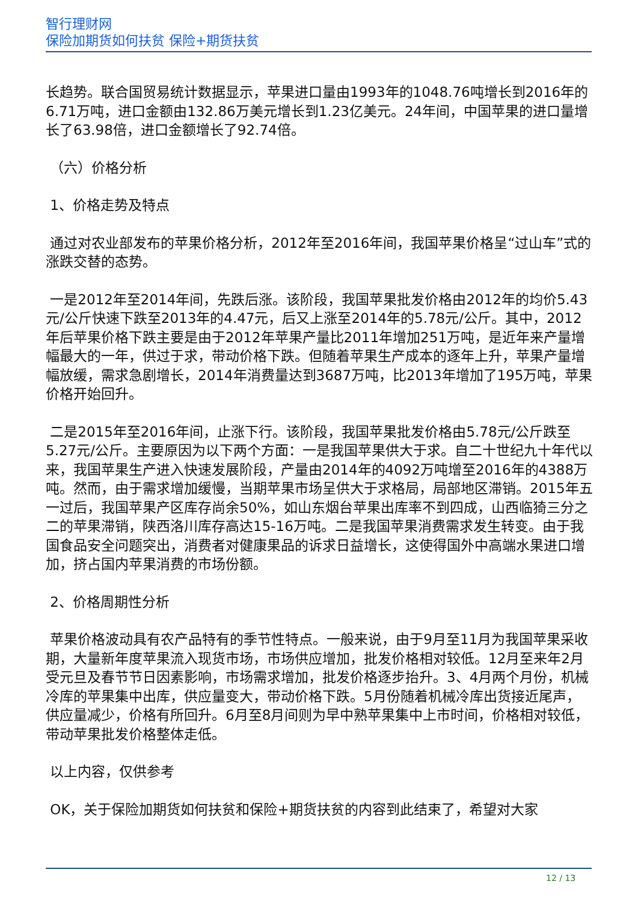智行理财网
保险加期货如何扶贫 保险+期货扶贫
长趋势。联合国贸易统计数据显示，苹果进口量由1993年的1048.76吨增长到2016年的6.71万吨，进口金额由132.86万美元增长到1.23亿美元。24年间，中国苹果的进口量增长了63.98倍，进口金额增长了92.74倍。
（六）价格分析
1、价格走势及特点
通过对农业部发布的苹果价格分析，2012年至2016年间，我国苹果价格呈“过山车”式的涨跌交替的态势。
一是2012年至2014年间，先跌后涨。该阶段，我国苹果批发价格由2012年的均价5.43元/公斤快速下跌至2013年的4.47元，后又上涨至2014年的5.78元/公斤。其中，2012年后苹果价格下跌主要是由于2012年苹果产量比2011年增加251万吨，是近年来产量增幅最大的一年，供过于求，带动价格下跌。但随着苹果生产成本的逐年上升，苹果产量增幅放缓，需求急剧增长，2014年消费量达到3687万吨，比2013年增加了195万吨，苹果价格开始回升。
二是2015年至2016年间，止涨下行。该阶段，我国苹果批发价格由5.78元/公斤跌至5.27元/公斤。主要原因为以下两个方面：一是我国苹果供大于求。自二十世纪九十年代以来，我国苹果生产进入快速发展阶段，产量由2014年的4092万吨增至2016年的4388万吨。然而，由于需求增加缓慢，当期苹果市场呈供大于求格局，局部地区滞销。2015年五一过后，我国苹果产区库存尚余50%，如山东烟台苹果出库率不到四成，山西临猗三分之二的苹果滞销，陕西洛川库存高达15-16万吨。二是我国苹果消费需求发生转变。由于我国食品安全问题突出，消费者对健康果品的诉求日益增长，这使得国外中高端水果进口增加，挤占国内苹果消费的市场份额。
2、价格周期性分析
苹果价格波动具有农产品特有的季节性特点。一般来说，由于9月至11月为我国苹果采收期，大量新年度苹果流入现货市场，市场供应增加，批发价格相对较低。12月至来年2月受元旦及春节节日因素影响，市场需求增加，批发价格逐步抬升。3、4月两个月份，机械冷库的苹果集中出库，供应量变大，带动价格下跌。5月份随着机械冷库出货接近尾声，供应量减少，价格有所回升。6月至8月间则为早中熟苹果集中上市时间，价格相对较低，带动苹果批发价格整体走低。
以上内容，仅供参考
OK，关于保险加期货如何扶贫和保险+期货扶贫的内容到此结束了，希望对大家
12 / 13